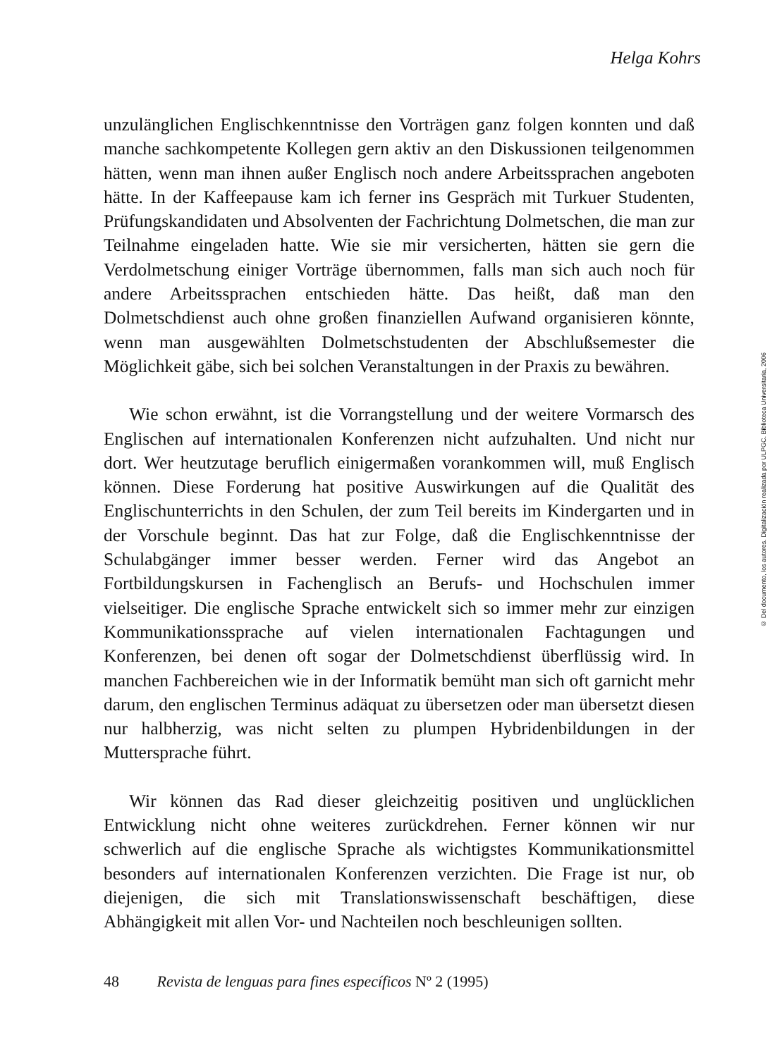Helga Kohrs
unzulänglichen Englischkenntnisse den Vorträgen ganz folgen konnten und daß manche sachkompetente Kollegen gern aktiv an den Diskussionen teilgenommen hätten, wenn man ihnen außer Englisch noch andere Arbeitssprachen angeboten hätte. In der Kaffeepause kam ich ferner ins Gespräch mit Turkuer Studenten, Prüfungskandidaten und Absolventen der Fachrichtung Dolmetschen, die man zur Teilnahme eingeladen hatte. Wie sie mir versicherten, hätten sie gern die Verdolmetschung einiger Vorträge übernommen, falls man sich auch noch für andere Arbeitssprachen entschieden hätte. Das heißt, daß man den Dolmetschdienst auch ohne großen finanziellen Aufwand organisieren könnte, wenn man ausgewählten Dolmetschstudenten der Abschlußsemester die Möglichkeit gäbe, sich bei solchen Veranstaltungen in der Praxis zu bewähren.
Wie schon erwähnt, ist die Vorrangstellung und der weitere Vormarsch des Englischen auf internationalen Konferenzen nicht aufzuhalten. Und nicht nur dort. Wer heutzutage beruflich einigermaßen vorankommen will, muß Englisch können. Diese Forderung hat positive Auswirkungen auf die Qualität des Englischunterrichts in den Schulen, der zum Teil bereits im Kindergarten und in der Vorschule beginnt. Das hat zur Folge, daß die Englischkenntnisse der Schulabgänger immer besser werden. Ferner wird das Angebot an Fortbildungskursen in Fachenglisch an Berufs- und Hochschulen immer vielseitiger. Die englische Sprache entwickelt sich so immer mehr zur einzigen Kommunikationssprache auf vielen internationalen Fachtagungen und Konferenzen, bei denen oft sogar der Dolmetschdienst überflüssig wird. In manchen Fachbereichen wie in der Informatik bemüht man sich oft garnicht mehr darum, den englischen Terminus adäquat zu übersetzen oder man übersetzt diesen nur halbherzig, was nicht selten zu plumpen Hybridenbildungen in der Muttersprache führt.
Wir können das Rad dieser gleichzeitig positiven und unglücklichen Entwicklung nicht ohne weiteres zurückdrehen. Ferner können wir nur schwerlich auf die englische Sprache als wichtigstes Kommunikationsmittel besonders auf internationalen Konferenzen verzichten. Die Frage ist nur, ob diejenigen, die sich mit Translationswissenschaft beschäftigen, diese Abhängigkeit mit allen Vor- und Nachteilen noch beschleunigen sollten.
48 Revista de lenguas para fines específicos Nº 2 (1995)
© Del documento, los autores. Digitalización realizada por ULPGC. Biblioteca Universitaria, 2006